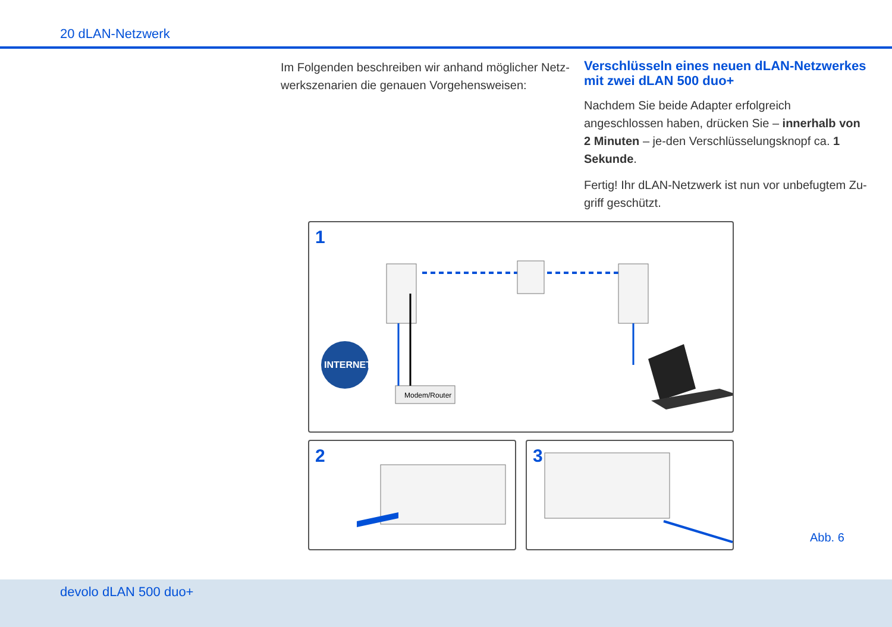20 dLAN-Netzwerk
Im Folgenden beschreiben wir anhand möglicher Netz-werkszenarien die genauen Vorgehensweisen:
Verschlüsseln eines neuen dLAN-Netzwerkes mit zwei dLAN 500 duo+
Nachdem Sie beide Adapter erfolgreich angeschlossen haben, drücken Sie – innerhalb von 2 Minuten – je-den Verschlüsselungsknopf ca. 1 Sekunde.
Fertig! Ihr dLAN-Netzwerk ist nun vor unbefugtem Zu-griff geschützt.
1
INTERNET
Modem/Router
2
3
Abb. 6
devolo dLAN 500 duo+